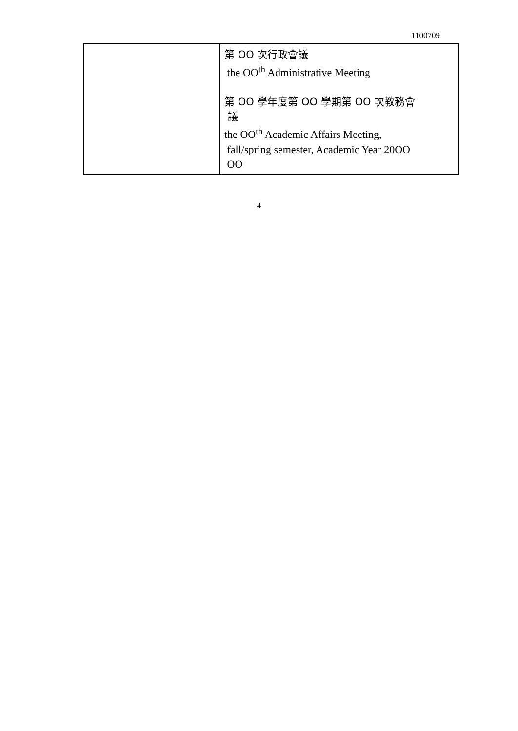1100709
| | 第 OO 次行政會議 the OO<sup>th</sup> Administrative Meeting 第 OO 學年度第 OO 學期第 OO 次教務會 議 the OO<sup>th</sup> Academic Affairs Meeting, fall/spring semester, Academic Year 20OO OO |
4